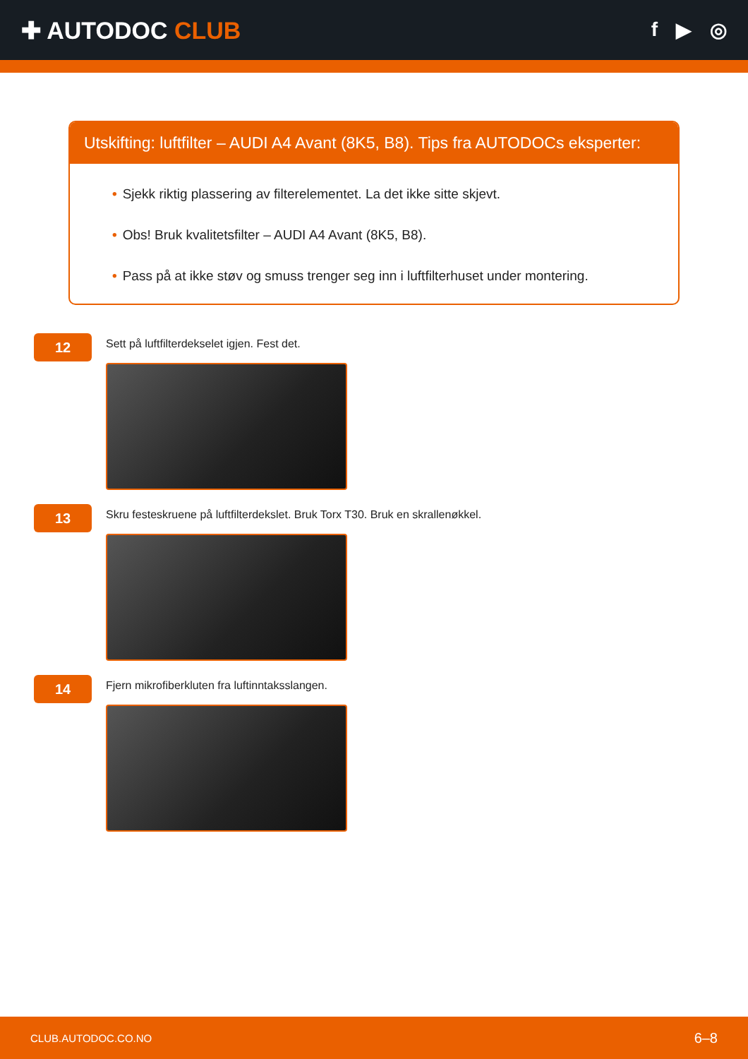✚ AUTODOC CLUB
f ▶ ◎
Utskifting: luftfilter – AUDI A4 Avant (8K5, B8). Tips fra AUTODOCs eksperter:
• Sjekk riktig plassering av filterelementet. La det ikke sitte skjevt.
• Obs! Bruk kvalitetsfilter – AUDI A4 Avant (8K5, B8).
• Pass på at ikke støv og smuss trenger seg inn i luftfilterhuset under montering.
12
Sett på luftfilterdekselet igjen. Fest det.
13
Skru festeskruene på luftfilterdekslet. Bruk Torx T30. Bruk en skrallenøkkel.
14
Fjern mikrofiberkluten fra luftinntaksslangen.
CLUB.AUTODOC.CO.NO 6–8